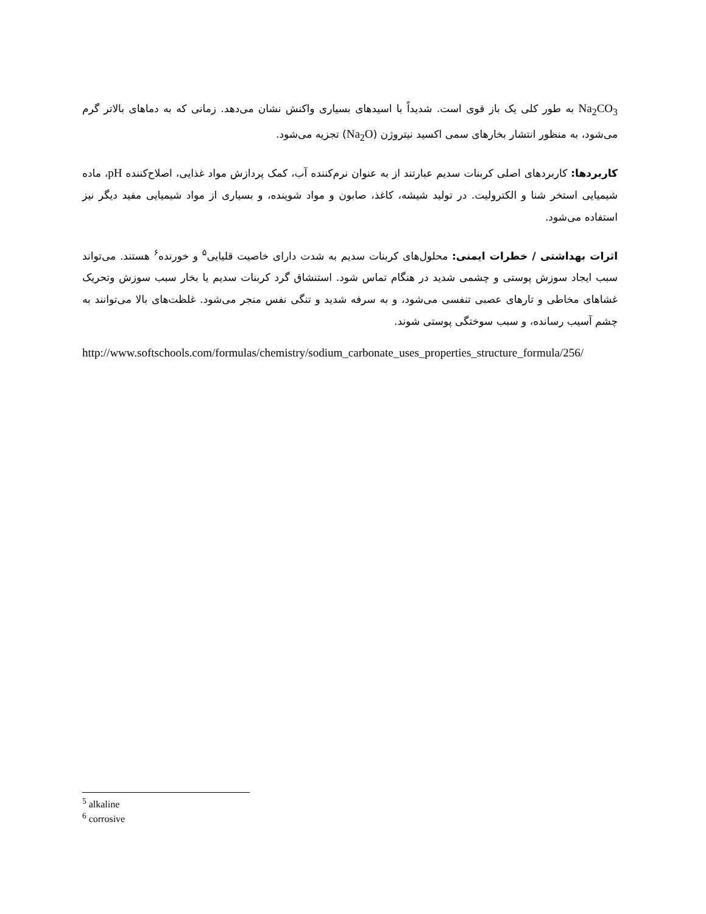Na<sub>2</sub>CO<sub>3</sub> به طور کلی یک باز قوی است. شدیداً با اسیدهای بسیاری واکنش نشان می‌دهد. زمانی که به دماهای بالاتر گرم می‌شود، به منظور انتشار بخارهای سمی اکسید نیتروژن (Na<sub>2</sub>O) تجزیه می‌شود.
کاربردها: کاربردهای اصلی کربنات سدیم عبارتند از به عنوان نرم‌کننده آب، کمک پردازش مواد غذایی، اصلاح‌کننده pH، ماده شیمیایی استخر شنا و الکترولیت. در تولید شیشه، کاغذ، صابون و مواد شوینده، و بسیاری از مواد شیمیایی مفید دیگر نیز استفاده می‌شود.
اثرات بهداشتی / خطرات ایمنی: محلول‌های کربنات سدیم به شدت دارای خاصیت قلیایی<sup>۵</sup> و خورنده<sup>۶</sup> هستند. می‌تواند سبب ایجاد سوزش پوستی و چشمی شدید در هنگام تماس شود. استنشاق گرد کربنات سدیم یا بخار سبب سوزش وتحریک غشاهای مخاطی و تارهای عصبی تنفسی می‌شود، و به سرفه شدید و تنگی نفس منجر می‌شود. غلظت‌های بالا می‌توانند به چشم آسیب رسانده، و سبب سوختگی پوستی شوند.
http://www.softschools.com/formulas/chemistry/sodium_carbonate_uses_properties_structure_formula/256/
<sup>5</sup> alkaline
<sup>6</sup> corrosive